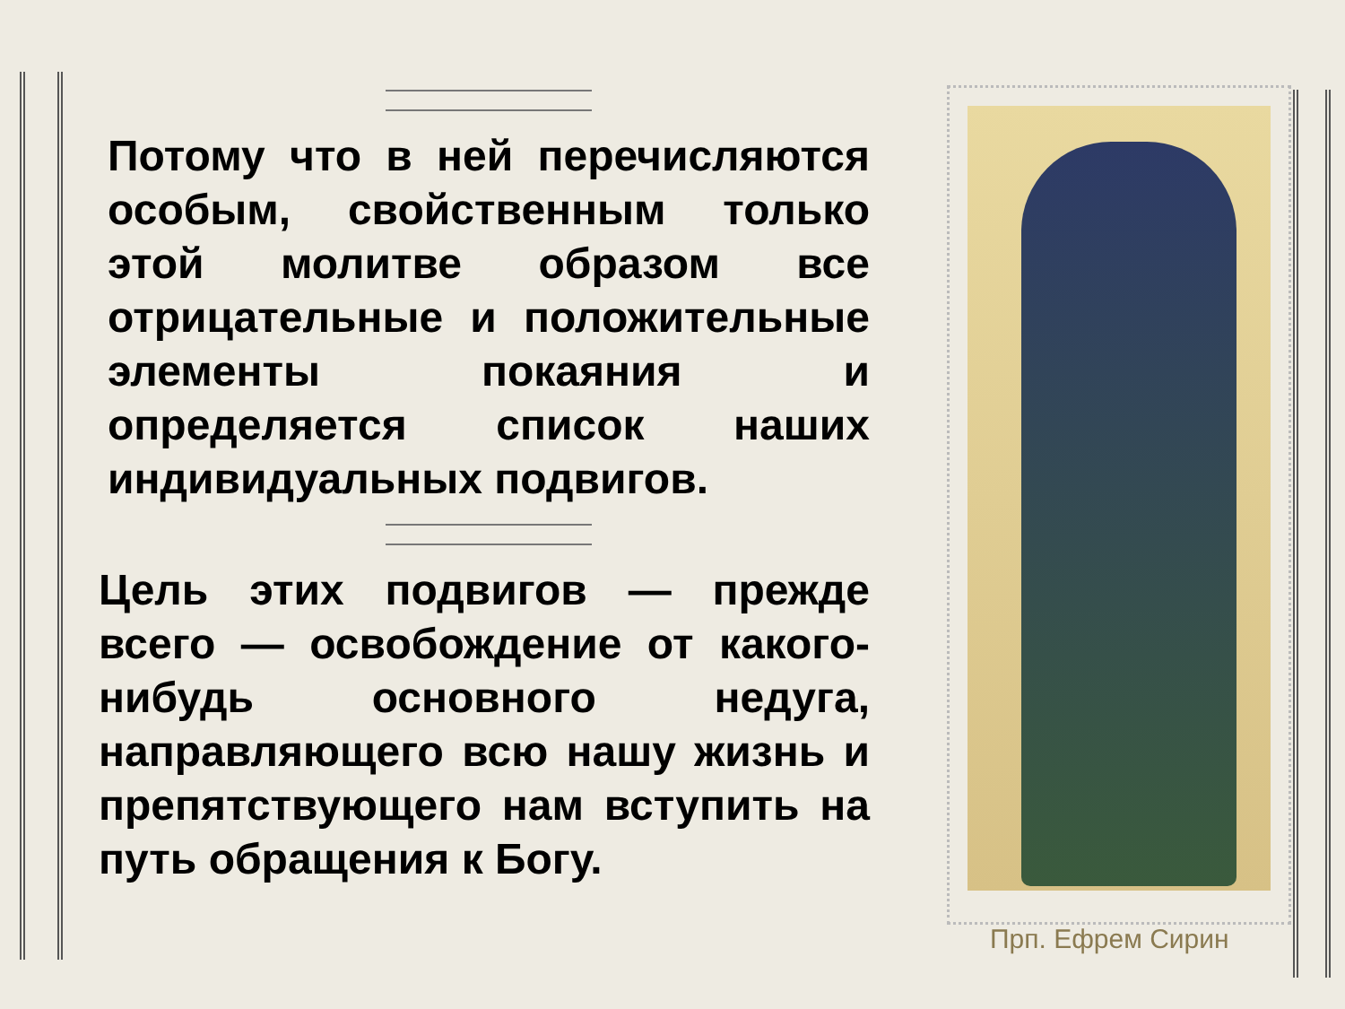Потому что в ней перечисляются особым, свойственным только этой молитве образом все отрицательные и положительные элементы покаяния и определяется список наших индивидуальных подвигов.
Цель этих подвигов — прежде всего — освобождение от какого-нибудь основного недуга, направляющего всю нашу жизнь и препятствующего нам вступить на путь обращения к Богу.
Прп. Ефрем Сирин